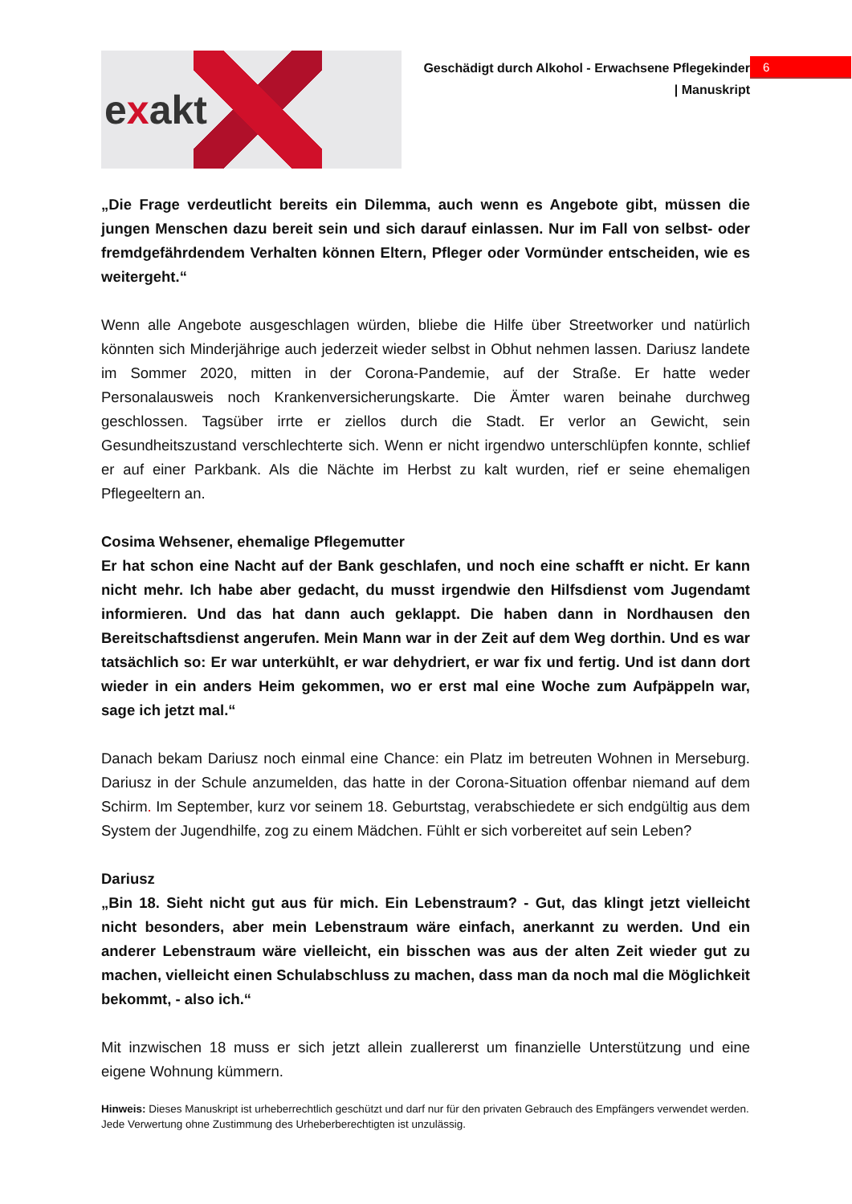exakt
Geschädigt durch Alkohol - Erwachsene Pflegekinder
| Manuskript
6
„Die Frage verdeutlicht bereits ein Dilemma, auch wenn es Angebote gibt, müssen die jungen Menschen dazu bereit sein und sich darauf einlassen. Nur im Fall von selbst- oder fremdgefährdendem Verhalten können Eltern, Pfleger oder Vormünder entscheiden, wie es weitergeht.“
Wenn alle Angebote ausgeschlagen würden, bliebe die Hilfe über Streetworker und natürlich könnten sich Minderjährige auch jederzeit wieder selbst in Obhut nehmen lassen. Dariusz landete im Sommer 2020, mitten in der Corona-Pandemie, auf der Straße. Er hatte weder Personalausweis noch Krankenversicherungskarte. Die Ämter waren beinahe durchweg geschlossen. Tagsüber irrte er ziellos durch die Stadt. Er verlor an Gewicht, sein Gesundheitszustand verschlechterte sich. Wenn er nicht irgendwo unterschlüpfen konnte, schlief er auf einer Parkbank. Als die Nächte im Herbst zu kalt wurden, rief er seine ehemaligen Pflegeeltern an.
Cosima Wehsener, ehemalige Pflegemutter
Er hat schon eine Nacht auf der Bank geschlafen, und noch eine schafft er nicht. Er kann nicht mehr. Ich habe aber gedacht, du musst irgendwie den Hilfsdienst vom Jugendamt informieren. Und das hat dann auch geklappt. Die haben dann in Nordhausen den Bereitschaftsdienst angerufen. Mein Mann war in der Zeit auf dem Weg dorthin. Und es war tatsächlich so: Er war unterkühlt, er war dehydriert, er war fix und fertig. Und ist dann dort wieder in ein anders Heim gekommen, wo er erst mal eine Woche zum Aufpäppeln war, sage ich jetzt mal.“
Danach bekam Dariusz noch einmal eine Chance: ein Platz im betreuten Wohnen in Merseburg. Dariusz in der Schule anzumelden, das hatte in der Corona-Situation offenbar niemand auf dem Schirm. Im September, kurz vor seinem 18. Geburtstag, verabschiedete er sich endgültig aus dem System der Jugendhilfe, zog zu einem Mädchen. Fühlt er sich vorbereitet auf sein Leben?
Dariusz
„Bin 18. Sieht nicht gut aus für mich. Ein Lebenstraum? - Gut, das klingt jetzt vielleicht nicht besonders, aber mein Lebenstraum wäre einfach, anerkannt zu werden. Und ein anderer Lebenstraum wäre vielleicht, ein bisschen was aus der alten Zeit wieder gut zu machen, vielleicht einen Schulabschluss zu machen, dass man da noch mal die Möglichkeit bekommt, - also ich.“
Mit inzwischen 18 muss er sich jetzt allein zuallererst um finanzielle Unterstützung und eine eigene Wohnung kümmern.
Hinweis: Dieses Manuskript ist urheberrechtlich geschützt und darf nur für den privaten Gebrauch des Empfängers verwendet werden. Jede Verwertung ohne Zustimmung des Urheberberechtigten ist unzulässig.